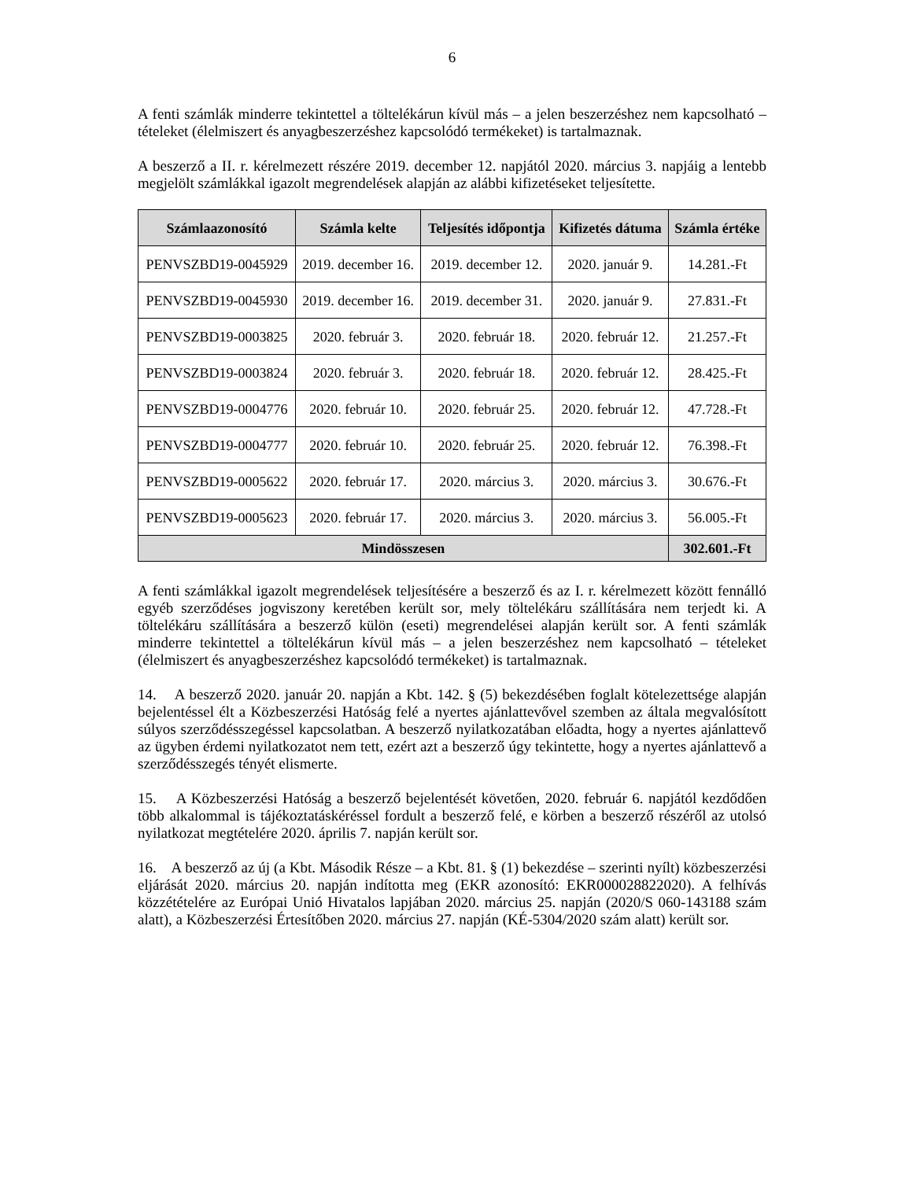6
A fenti számlák minderre tekintettel a töltelékárun kívül más – a jelen beszerzéshez nem kapcsolható – tételeket (élelmiszert és anyagbeszerzéshez kapcsolódó termékeket) is tartalmaznak.
A beszerző a II. r. kérelmezett részére 2019. december 12. napjától 2020. március 3. napjáig a lentebb megjelölt számlákkal igazolt megrendelések alapján az alábbi kifizetéseket teljesítette.
| Számlaazonosító | Számla kelte | Teljesítés időpontja | Kifizetés dátuma | Számla értéke |
| --- | --- | --- | --- | --- |
| PENVSZBD19-0045929 | 2019. december 16. | 2019. december 12. | 2020. január 9. | 14.281.-Ft |
| PENVSZBD19-0045930 | 2019. december 16. | 2019. december 31. | 2020. január 9. | 27.831.-Ft |
| PENVSZBD19-0003825 | 2020. február 3. | 2020. február 18. | 2020. február 12. | 21.257.-Ft |
| PENVSZBD19-0003824 | 2020. február 3. | 2020. február 18. | 2020. február 12. | 28.425.-Ft |
| PENVSZBD19-0004776 | 2020. február 10. | 2020. február 25. | 2020. február 12. | 47.728.-Ft |
| PENVSZBD19-0004777 | 2020. február 10. | 2020. február 25. | 2020. február 12. | 76.398.-Ft |
| PENVSZBD19-0005622 | 2020. február 17. | 2020. március 3. | 2020. március 3. | 30.676.-Ft |
| PENVSZBD19-0005623 | 2020. február 17. | 2020. március 3. | 2020. március 3. | 56.005.-Ft |
| Mindösszesen | | | | 302.601.-Ft |
A fenti számlákkal igazolt megrendelések teljesítésére a beszerző és az I. r. kérelmezett között fennálló egyéb szerződéses jogviszony keretében került sor, mely töltelékáru szállítására nem terjedt ki. A töltelékáru szállítására a beszerző külön (eseti) megrendelései alapján került sor. A fenti számlák minderre tekintettel a töltelékárun kívül más – a jelen beszerzéshez nem kapcsolható – tételeket (élelmiszert és anyagbeszerzéshez kapcsolódó termékeket) is tartalmaznak.
14. A beszerző 2020. január 20. napján a Kbt. 142. § (5) bekezdésében foglalt kötelezettsége alapján bejelentéssel élt a Közbeszerzési Hatóság felé a nyertes ajánlattevővel szemben az általa megvalósított súlyos szerződésszegéssel kapcsolatban. A beszerző nyilatkozatában előadta, hogy a nyertes ajánlattevő az ügyben érdemi nyilatkozatot nem tett, ezért azt a beszerző úgy tekintette, hogy a nyertes ajánlattevő a szerződésszegés tényét elismerte.
15. A Közbeszerzési Hatóság a beszerző bejelentését követően, 2020. február 6. napjától kezdődően több alkalommal is tájékoztatáskéréssel fordult a beszerző felé, e körben a beszerző részéről az utolsó nyilatkozat megtételére 2020. április 7. napján került sor.
16. A beszerző az új (a Kbt. Második Része – a Kbt. 81. § (1) bekezdése – szerinti nyílt) közbeszerzési eljárását 2020. március 20. napján indította meg (EKR azonosító: EKR000028822020). A felhívás közzétételére az Európai Unió Hivatalos lapjában 2020. március 25. napján (2020/S 060-143188 szám alatt), a Közbeszerzési Értesítőben 2020. március 27. napján (KÉ-5304/2020 szám alatt) került sor.